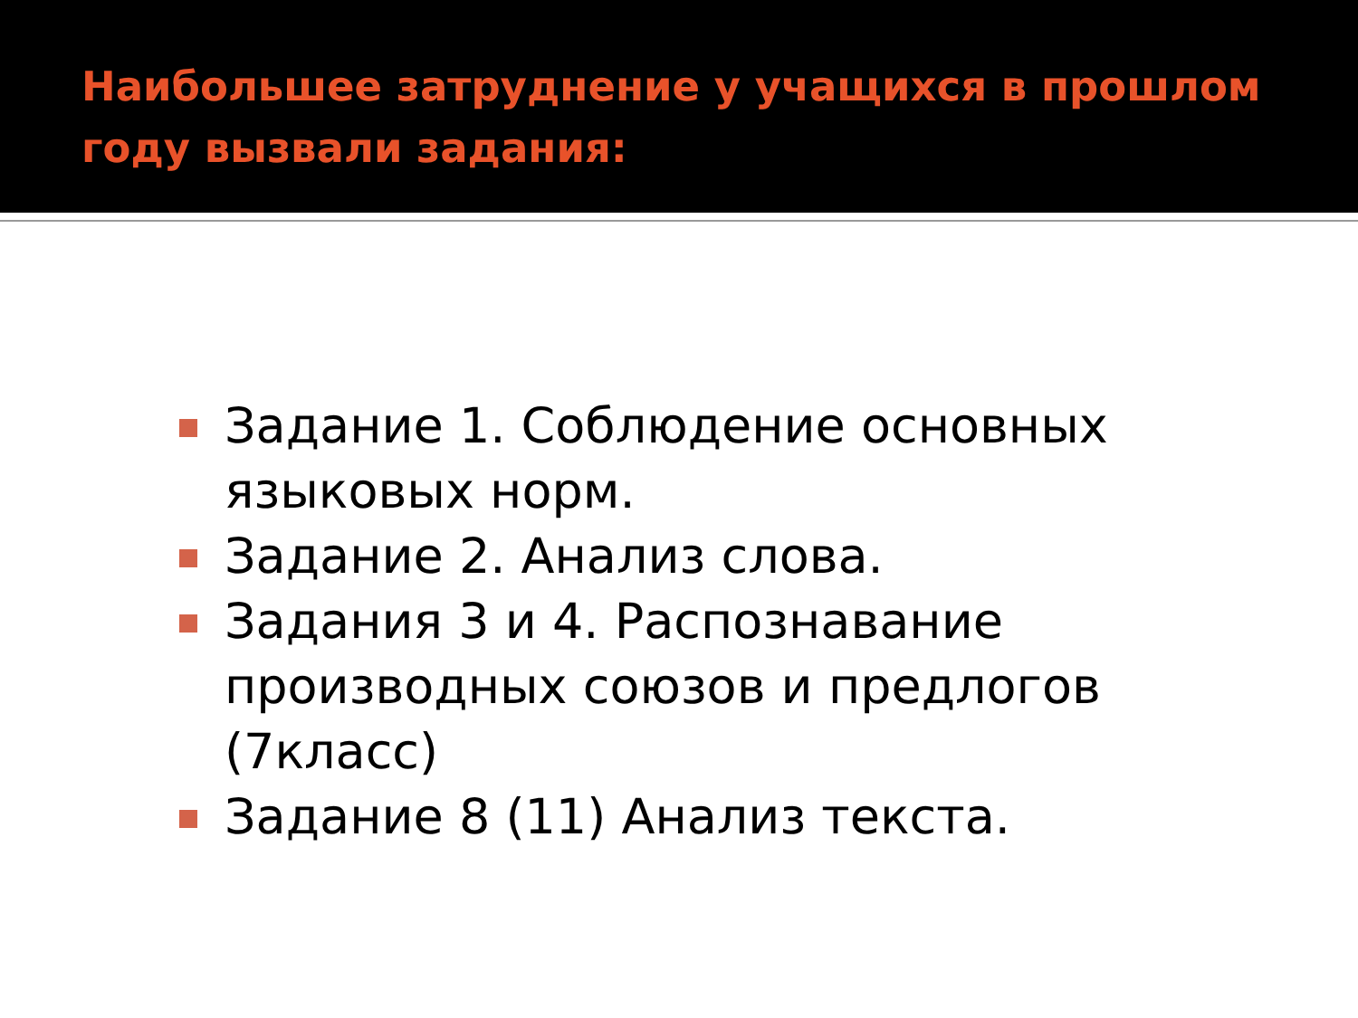Наибольшее затруднение у учащихся в прошлом году вызвали задания:
Задание 1. Соблюдение основных языковых норм.
Задание 2. Анализ слова.
Задания 3 и 4. Распознавание производных союзов и предлогов (7класс)
Задание 8 (11) Анализ текста.